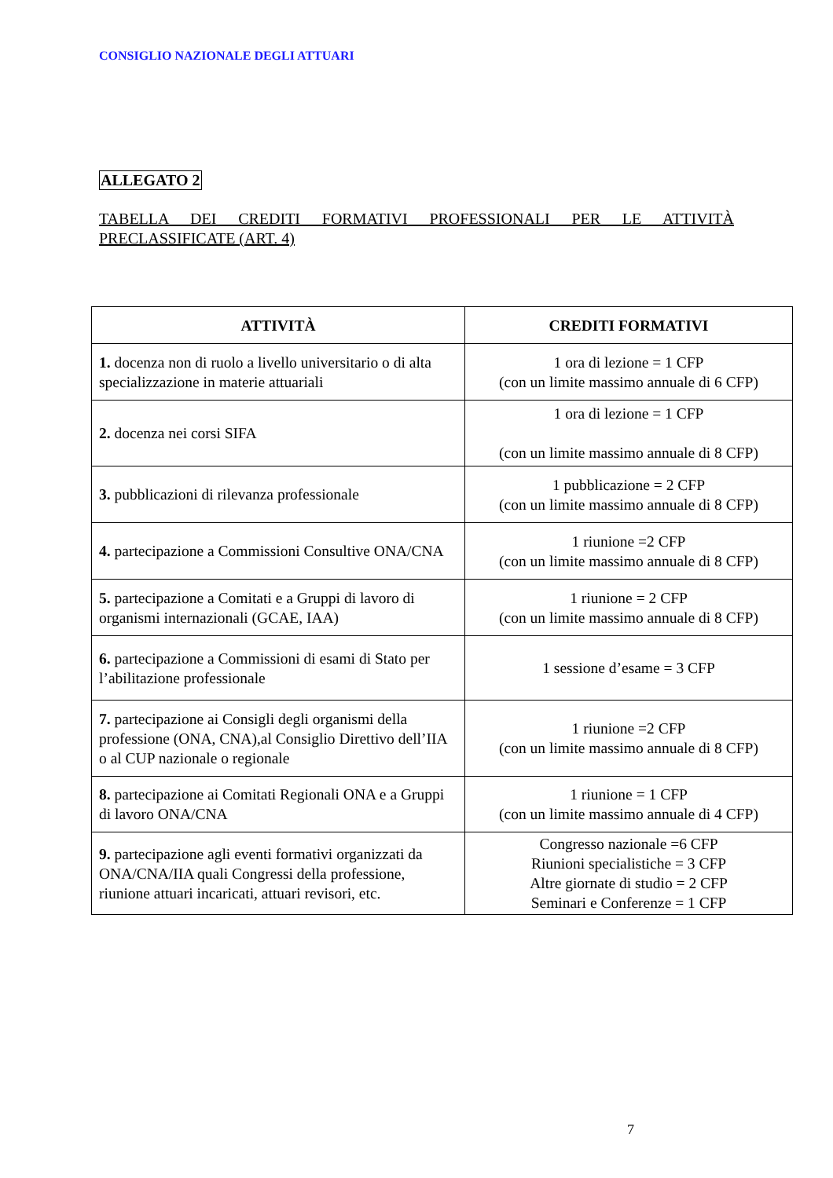CONSIGLIO NAZIONALE DEGLI ATTUARI
ALLEGATO 2
TABELLA DEI CREDITI FORMATIVI PROFESSIONALI PER LE ATTIVITÀ PRECLASSIFICATE (ART. 4)
| ATTIVITÀ | CREDITI FORMATIVI |
| --- | --- |
| 1. docenza non di ruolo a livello universitario o di alta specializzazione in materie attuariali | 1 ora di lezione = 1 CFP (con un limite massimo annuale di 6 CFP) |
| 2. docenza nei corsi SIFA | 1 ora di lezione = 1 CFP (con un limite massimo annuale di 8 CFP) |
| 3. pubblicazioni di rilevanza professionale | 1 pubblicazione = 2 CFP (con un limite massimo annuale di 8 CFP) |
| 4. partecipazione a Commissioni Consultive ONA/CNA | 1 riunione =2 CFP (con un limite massimo annuale di 8 CFP) |
| 5. partecipazione a Comitati e a Gruppi di lavoro di organismi internazionali (GCAE, IAA) | 1 riunione = 2 CFP (con un limite massimo annuale di 8 CFP) |
| 6. partecipazione a Commissioni di esami di Stato per l’abilitazione professionale | 1 sessione d’esame = 3 CFP |
| 7. partecipazione ai Consigli degli organismi della professione (ONA, CNA),al Consiglio Direttivo dell’IIA o al CUP nazionale o regionale | 1 riunione =2 CFP (con un limite massimo annuale di 8 CFP) |
| 8. partecipazione ai Comitati Regionali ONA e a Gruppi di lavoro ONA/CNA | 1 riunione = 1 CFP (con un limite massimo annuale di 4 CFP) |
| 9. partecipazione agli eventi formativi organizzati da ONA/CNA/IIA quali Congressi della professione, riunione attuari incaricati, attuari revisori, etc. | Congresso nazionale =6 CFP Riunioni specialistiche = 3 CFP Altre giornate di studio = 2 CFP Seminari e Conferenze = 1 CFP |
7